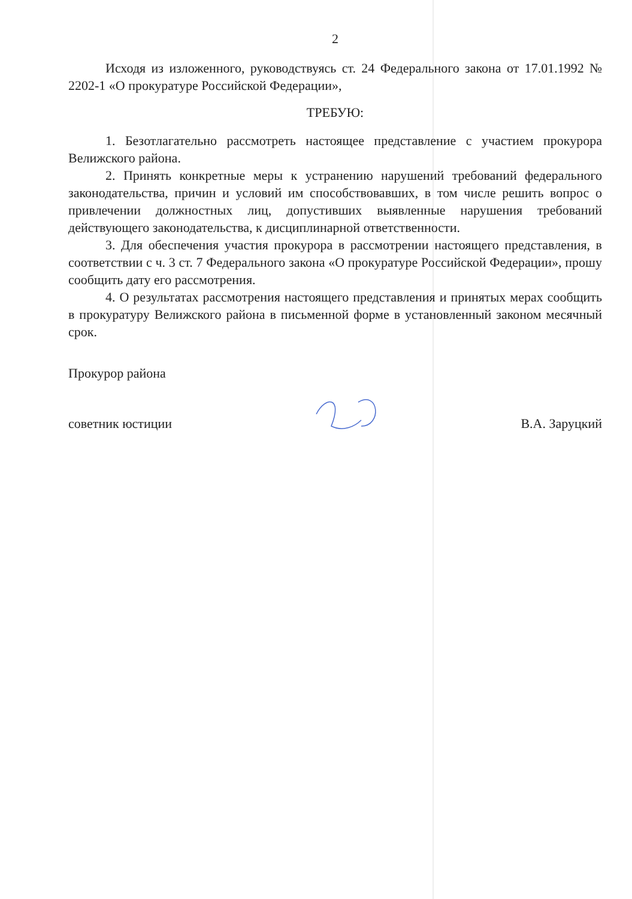2
Исходя из изложенного, руководствуясь ст. 24 Федерального закона от 17.01.1992 № 2202-1 «О прокуратуре Российской Федерации»,
ТРЕБУЮ:
1. Безотлагательно рассмотреть настоящее представление с участием прокурора Велижского района.
2. Принять конкретные меры к устранению нарушений требований федерального законодательства, причин и условий им способствовавших, в том числе решить вопрос о привлечении должностных лиц, допустивших выявленные нарушения требований действующего законодательства, к дисциплинарной ответственности.
3. Для обеспечения участия прокурора в рассмотрении настоящего представления, в соответствии с ч. 3 ст. 7 Федерального закона «О прокуратуре Российской Федерации», прошу сообщить дату его рассмотрения.
4. О результатах рассмотрения настоящего представления и принятых мерах сообщить в прокуратуру Велижского района в письменной форме в установленный законом месячный срок.
Прокурор района
советник юстиции В.А. Заруцкий